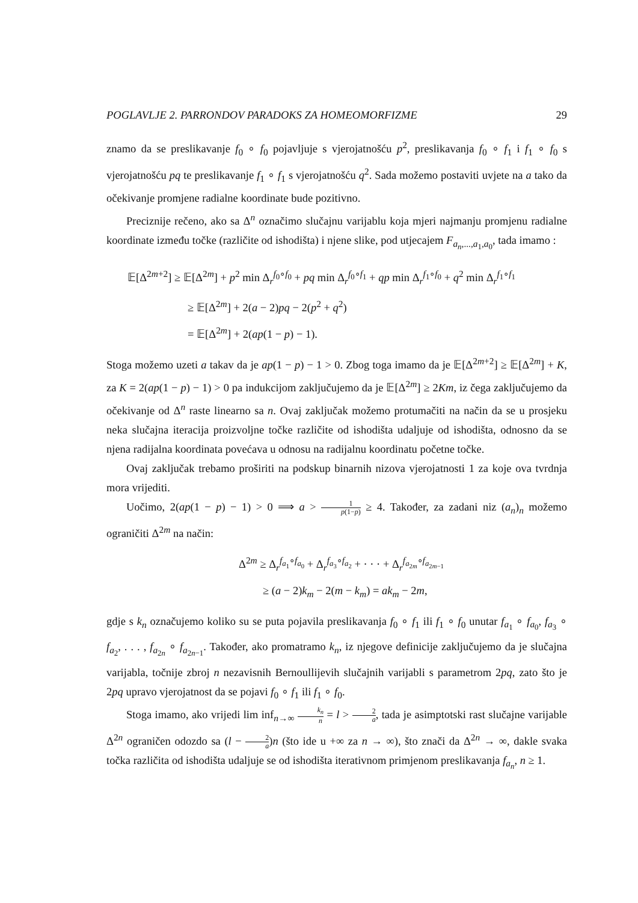POGLAVLJE 2. PARRONDOV PARADOKS ZA HOMEOMORFIZME 29
znamo da se preslikavanje f<sub>0</sub> ∘ f<sub>0</sub> pojavljuje s vjerojatnošću p<sup>2</sup>, preslikavanja f<sub>0</sub> ∘ f<sub>1</sub> i f<sub>1</sub> ∘ f<sub>0</sub> s vjerojatnošću pq te preslikavanje f<sub>1</sub> ∘ f<sub>1</sub> s vjerojatnošću q<sup>2</sup>. Sada možemo postaviti uvjete na a tako da očekivanje promjene radialne koordinate bude pozitivno.
Preciznije rečeno, ako sa Δ<sup>n</sup> označimo slučajnu varijablu koja mjeri najmanju promjenu radialne koordinate između točke (različite od ishodišta) i njene slike, pod utjecajem F<sub>a<sub>n</sub>,...,a<sub>1</sub>,a<sub>0</sub></sub>, tada imamo :
𝔼[Δ<sup>2m+2</sup>] ≥ 𝔼[Δ<sup>2m</sup>] + p<sup>2</sup> min Δ<sub>r</sub><sup>f<sub>0</sub>∘f<sub>0</sub></sup> + pq min Δ<sub>r</sub><sup>f<sub>0</sub>∘f<sub>1</sub></sup> + qp min Δ<sub>r</sub><sup>f<sub>1</sub>∘f<sub>0</sub></sup> + q<sup>2</sup> min Δ<sub>r</sub><sup>f<sub>1</sub>∘f<sub>1</sub></sup>
≥ 𝔼[Δ<sup>2m</sup>] + 2(a − 2)pq − 2(p<sup>2</sup> + q<sup>2</sup>)
= 𝔼[Δ<sup>2m</sup>] + 2(ap(1 − p) − 1).
Stoga možemo uzeti a takav da je ap(1 − p) − 1 > 0. Zbog toga imamo da je 𝔼[Δ<sup>2m+2</sup>] ≥ 𝔼[Δ<sup>2m</sup>] + K, za K = 2(ap(1 − p) − 1) > 0 pa indukcijom zaključujemo da je 𝔼[Δ<sup>2m</sup>] ≥ 2Km, iz čega zaključujemo da očekivanje od Δ<sup>n</sup> raste linearno sa n. Ovaj zaključak možemo protumačiti na način da se u prosjeku neka slučajna iteracija proizvoljne točke različite od ishodišta udaljuje od ishodišta, odnosno da se njena radijalna koordinata povećava u odnosu na radijalnu koordinatu početne točke.
Ovaj zaključak trebamo proširiti na podskup binarnih nizova vjerojatnosti 1 za koje ova tvrdnja mora vrijediti.
Uočimo, 2(ap(1 − p) − 1) > 0 ⟹ a > 1 p(1−p) ≥ 4. Također, za zadani niz (a<sub>n</sub>)<sub>n</sub> možemo ograničiti Δ<sup>2m</sup> na način:
Δ<sup>2m</sup> ≥ Δ<sub>r</sub><sup>f<sub>a<sub>1</sub></sub>∘f<sub>a<sub>0</sub></sub></sup> + Δ<sub>r</sub><sup>f<sub>a<sub>3</sub></sub>∘f<sub>a<sub>2</sub></sub></sup> + · · · + Δ<sub>r</sub><sup>f<sub>a<sub>2m</sub></sub>∘f<sub>a<sub>2m−1</sub></sub></sup>
≥ (a − 2)k<sub>m</sub> − 2(m − k<sub>m</sub>) = ak<sub>m</sub> − 2m,
gdje s k<sub>n</sub> označujemo koliko su se puta pojavila preslikavanja f<sub>0</sub> ∘ f<sub>1</sub> ili f<sub>1</sub> ∘ f<sub>0</sub> unutar f<sub>a<sub>1</sub></sub> ∘ f<sub>a<sub>0</sub></sub>, f<sub>a<sub>3</sub></sub> ∘ f<sub>a<sub>2</sub></sub>, . . . , f<sub>a<sub>2n</sub></sub> ∘ f<sub>a<sub>2n−1</sub></sub>. Također, ako promatramo k<sub>n</sub>, iz njegove definicije zaključujemo da je slučajna varijabla, točnije zbroj n nezavisnih Bernoullijevih slučajnih varijabli s parametrom 2pq, zato što je 2pq upravo vjerojatnost da se pojavi f<sub>0</sub> ∘ f<sub>1</sub> ili f<sub>1</sub> ∘ f<sub>0</sub>.
Stoga imamo, ako vrijedi lim inf<sub>n→∞</sub> k<sub>n</sub> n = l > 2 a, tada je asimptotski rast slučajne varijable Δ<sup>2n</sup> ograničen odozdo sa (l − 2 a)n (što ide u +∞ za n → ∞), što znači da Δ<sup>2n</sup> → ∞, dakle svaka točka različita od ishodišta udaljuje se od ishodišta iterativnom primjenom preslikavanja f<sub>a<sub>n</sub></sub>, n ≥ 1.